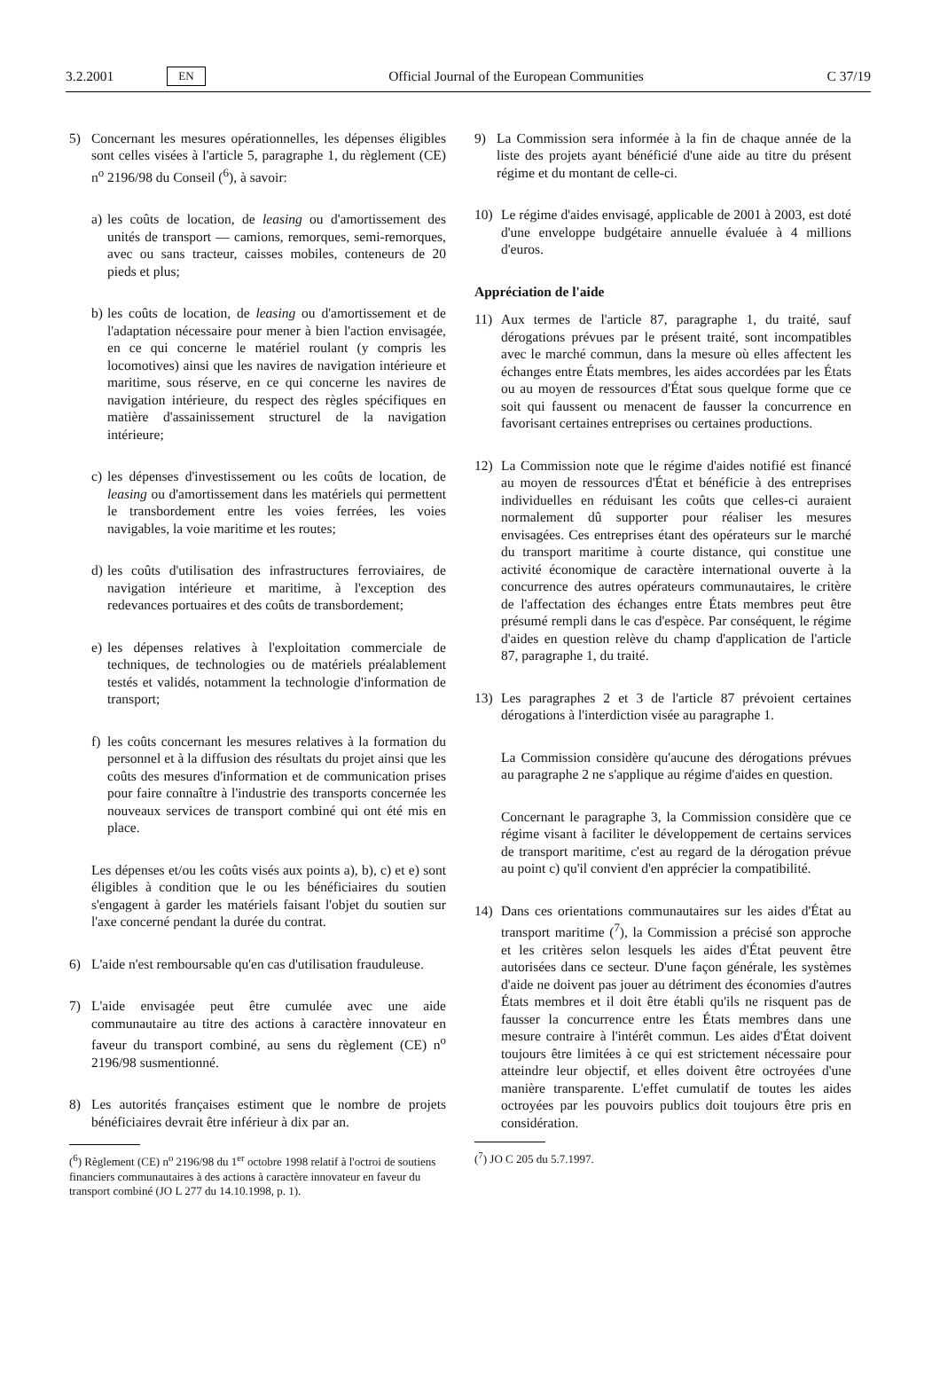3.2.2001 EN Official Journal of the European Communities C 37/19
5) Concernant les mesures opérationnelles, les dépenses éligibles sont celles visées à l'article 5, paragraphe 1, du règlement (CE) n<sup>o</sup> 2196/98 du Conseil (<sup>6</sup>), à savoir:
a) les coûts de location, de leasing ou d'amortissement des unités de transport — camions, remorques, semi-remorques, avec ou sans tracteur, caisses mobiles, conteneurs de 20 pieds et plus;
b) les coûts de location, de leasing ou d'amortissement et de l'adaptation nécessaire pour mener à bien l'action envisagée, en ce qui concerne le matériel roulant (y compris les locomotives) ainsi que les navires de navigation intérieure et maritime, sous réserve, en ce qui concerne les navires de navigation intérieure, du respect des règles spécifiques en matière d'assainissement structurel de la navigation intérieure;
c) les dépenses d'investissement ou les coûts de location, de leasing ou d'amortissement dans les matériels qui permettent le transbordement entre les voies ferrées, les voies navigables, la voie maritime et les routes;
d) les coûts d'utilisation des infrastructures ferroviaires, de navigation intérieure et maritime, à l'exception des redevances portuaires et des coûts de transbordement;
e) les dépenses relatives à l'exploitation commerciale de techniques, de technologies ou de matériels préalablement testés et validés, notamment la technologie d'information de transport;
f) les coûts concernant les mesures relatives à la formation du personnel et à la diffusion des résultats du projet ainsi que les coûts des mesures d'information et de communication prises pour faire connaître à l'industrie des transports concernée les nouveaux services de transport combiné qui ont été mis en place.
Les dépenses et/ou les coûts visés aux points a), b), c) et e) sont éligibles à condition que le ou les bénéficiaires du soutien s'engagent à garder les matériels faisant l'objet du soutien sur l'axe concerné pendant la durée du contrat.
6) L'aide n'est remboursable qu'en cas d'utilisation frauduleuse.
7) L'aide envisagée peut être cumulée avec une aide communautaire au titre des actions à caractère innovateur en faveur du transport combiné, au sens du règlement (CE) n<sup>o</sup> 2196/98 susmentionné.
8) Les autorités françaises estiment que le nombre de projets bénéficiaires devrait être inférieur à dix par an.
(<sup>6</sup>) Règlement (CE) n<sup>o</sup> 2196/98 du 1<sup>er</sup> octobre 1998 relatif à l'octroi de soutiens financiers communautaires à des actions à caractère innovateur en faveur du transport combiné (JO L 277 du 14.10.1998, p. 1).
9) La Commission sera informée à la fin de chaque année de la liste des projets ayant bénéficié d'une aide au titre du présent régime et du montant de celle-ci.
10) Le régime d'aides envisagé, applicable de 2001 à 2003, est doté d'une enveloppe budgétaire annuelle évaluée à 4 millions d'euros.
Appréciation de l'aide
11) Aux termes de l'article 87, paragraphe 1, du traité, sauf dérogations prévues par le présent traité, sont incompatibles avec le marché commun, dans la mesure où elles affectent les échanges entre États membres, les aides accordées par les États ou au moyen de ressources d'État sous quelque forme que ce soit qui faussent ou menacent de fausser la concurrence en favorisant certaines entreprises ou certaines productions.
12) La Commission note que le régime d'aides notifié est financé au moyen de ressources d'État et bénéficie à des entreprises individuelles en réduisant les coûts que celles-ci auraient normalement dû supporter pour réaliser les mesures envisagées. Ces entreprises étant des opérateurs sur le marché du transport maritime à courte distance, qui constitue une activité économique de caractère international ouverte à la concurrence des autres opérateurs communautaires, le critère de l'affectation des échanges entre États membres peut être présumé rempli dans le cas d'espèce. Par conséquent, le régime d'aides en question relève du champ d'application de l'article 87, paragraphe 1, du traité.
13) Les paragraphes 2 et 3 de l'article 87 prévoient certaines dérogations à l'interdiction visée au paragraphe 1.
La Commission considère qu'aucune des dérogations prévues au paragraphe 2 ne s'applique au régime d'aides en question.
Concernant le paragraphe 3, la Commission considère que ce régime visant à faciliter le développement de certains services de transport maritime, c'est au regard de la dérogation prévue au point c) qu'il convient d'en apprécier la compatibilité.
14) Dans ces orientations communautaires sur les aides d'État au transport maritime (<sup>7</sup>), la Commission a précisé son approche et les critères selon lesquels les aides d'État peuvent être autorisées dans ce secteur. D'une façon générale, les systèmes d'aide ne doivent pas jouer au détriment des économies d'autres États membres et il doit être établi qu'ils ne risquent pas de fausser la concurrence entre les États membres dans une mesure contraire à l'intérêt commun. Les aides d'État doivent toujours être limitées à ce qui est strictement nécessaire pour atteindre leur objectif, et elles doivent être octroyées d'une manière transparente. L'effet cumulatif de toutes les aides octroyées par les pouvoirs publics doit toujours être pris en considération.
(<sup>7</sup>) JO C 205 du 5.7.1997.